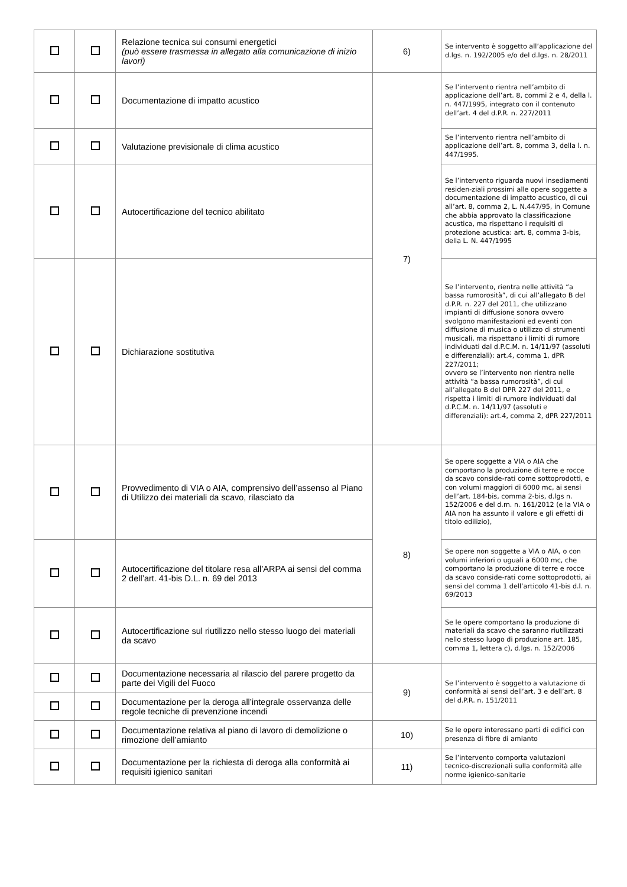| | | Relazione tecnica sui consumi energetici (può essere trasmessa in allegato alla comunicazione di inizio lavori) | 6) | Se intervento è soggetto all’applicazione del d.lgs. n. 192/2005 e/o del d.lgs. n. 28/2011 |
| | | Documentazione di impatto acustico | 7) | Se l’intervento rientra nell’ambito di applicazione dell’art. 8, commi 2 e 4, della l. n. 447/1995, integrato con il contenuto dell’art. 4 del d.P.R. n. 227/2011 |
| | | Valutazione previsionale di clima acustico | | Se l’intervento rientra nell’ambito di applicazione dell’art. 8, comma 3, della l. n. 447/1995. |
| | | Autocertificazione del tecnico abilitato | | Se l’intervento riguarda nuovi insediamenti residen-ziali prossimi alle opere soggette a documentazione di impatto acustico, di cui all’art. 8, comma 2, L. N.447/95, in Comune che abbia approvato la classificazione acustica, ma rispettano i requisiti di protezione acustica: art. 8, comma 3-bis, della L. N. 447/1995 |
| | | Dichiarazione sostitutiva | | Se l’intervento, rientra nelle attività “a bassa rumorosità”, di cui all’allegato B del d.P.R. n. 227 del 2011, che utilizzano impianti di diffusione sonora ovvero svolgono manifestazioni ed eventi con diffusione di musica o utilizzo di strumenti musicali, ma rispettano i limiti di rumore individuati dal d.P.C.M. n. 14/11/97 (assoluti e differenziali): art.4, comma 1, dPR 227/2011; ovvero se l’intervento non rientra nelle attività “a bassa rumorosità”, di cui all’allegato B del DPR 227 del 2011, e rispetta i limiti di rumore individuati dal d.P.C.M. n. 14/11/97 (assoluti e differenziali): art.4, comma 2, dPR 227/2011 |
| | | Provvedimento di VIA o AIA, comprensivo dell’assenso al Piano di Utilizzo dei materiali da scavo, rilasciato da | 8) | Se opere soggette a VIA o AIA che comportano la produzione di terre e rocce da scavo conside-rati come sottoprodotti, e con volumi maggiori di 6000 mc, ai sensi dell’art. 184-bis, comma 2-bis, d.lgs n. 152/2006 e del d.m. n. 161/2012 (e la VIA o AIA non ha assunto il valore e gli effetti di titolo edilizio), |
| | | Autocertificazione del titolare resa all’ARPA ai sensi del comma 2 dell’art. 41-bis D.L. n. 69 del 2013 | | Se opere non soggette a VIA o AIA, o con volumi inferiori o uguali a 6000 mc, che comportano la produzione di terre e rocce da scavo conside-rati come sottoprodotti, ai sensi del comma 1 dell’articolo 41-bis d.l. n. 69/2013 |
| | | Autocertificazione sul riutilizzo nello stesso luogo dei materiali da scavo | | Se le opere comportano la produzione di materiali da scavo che saranno riutilizzati nello stesso luogo di produzione art. 185, comma 1, lettera c), d.lgs. n. 152/2006 |
| | | Documentazione necessaria al rilascio del parere progetto da parte dei Vigili del Fuoco | 9) | Se l’intervento è soggetto a valutazione di conformità ai sensi dell’art. 3 e dell’art. 8 del d.P.R. n. 151/2011 |
| | | Documentazione per la deroga all’integrale osservanza delle regole tecniche di prevenzione incendi | | |
| | | Documentazione relativa al piano di lavoro di demolizione o rimozione dell’amianto | 10) | Se le opere interessano parti di edifici con presenza di fibre di amianto |
| | | Documentazione per la richiesta di deroga alla conformità ai requisiti igienico sanitari | 11) | Se l’intervento comporta valutazioni tecnico-discrezionali sulla conformità alle norme igienico-sanitarie |